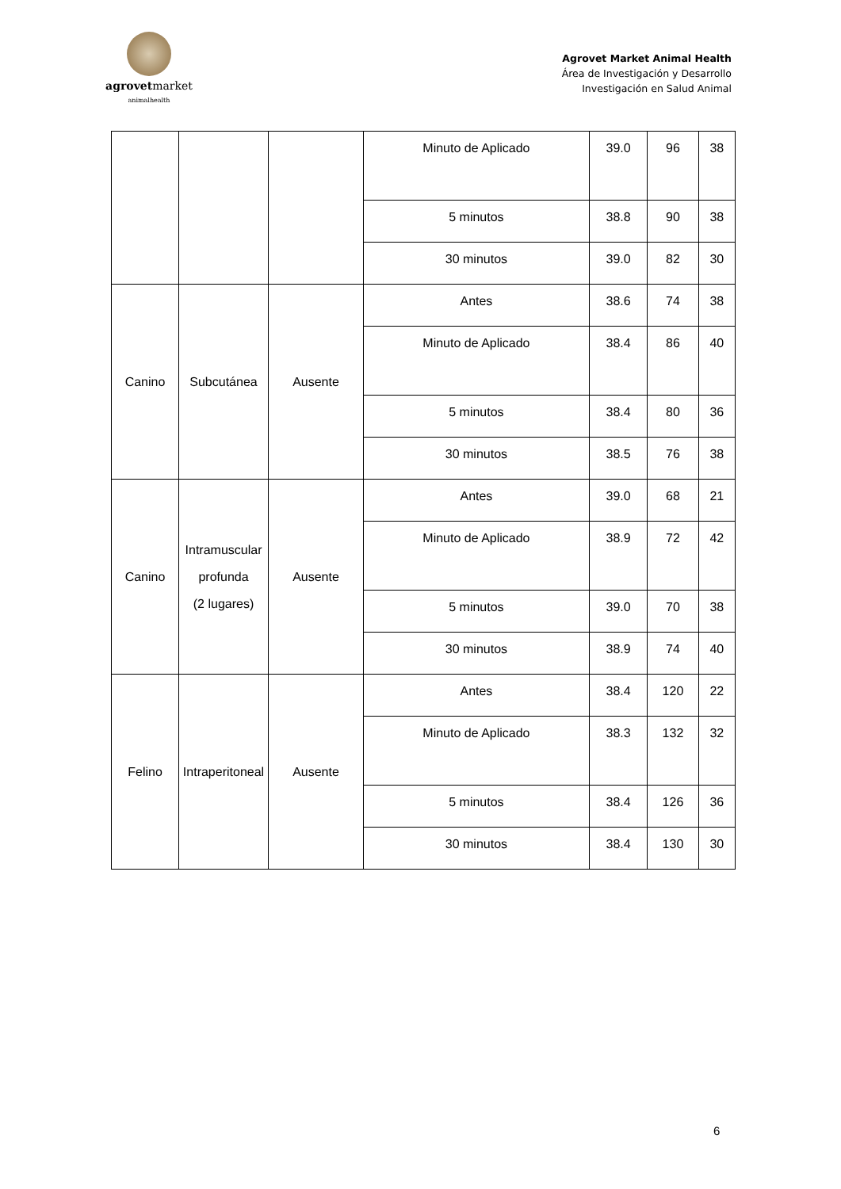agrovetmarket
animalhealth
Agrovet Market Animal Health
Área de Investigación y Desarrollo
Investigación en Salud Animal
| | | | Minuto de Aplicado | 39.0 | 96 | 38 |
| | | | 5 minutos | 38.8 | 90 | 38 |
| | | | 30 minutos | 39.0 | 82 | 30 |
| Canino | Subcutánea | Ausente | Antes | 38.6 | 74 | 38 |
| | | | Minuto de Aplicado | 38.4 | 86 | 40 |
| | | | 5 minutos | 38.4 | 80 | 36 |
| | | | 30 minutos | 38.5 | 76 | 38 |
| Canino | Intramuscular profunda (2 lugares) | Ausente | Antes | 39.0 | 68 | 21 |
| | | | Minuto de Aplicado | 38.9 | 72 | 42 |
| | | | 5 minutos | 39.0 | 70 | 38 |
| | | | 30 minutos | 38.9 | 74 | 40 |
| Felino | Intraperitoneal | Ausente | Antes | 38.4 | 120 | 22 |
| | | | Minuto de Aplicado | 38.3 | 132 | 32 |
| | | | 5 minutos | 38.4 | 126 | 36 |
| | | | 30 minutos | 38.4 | 130 | 30 |
6